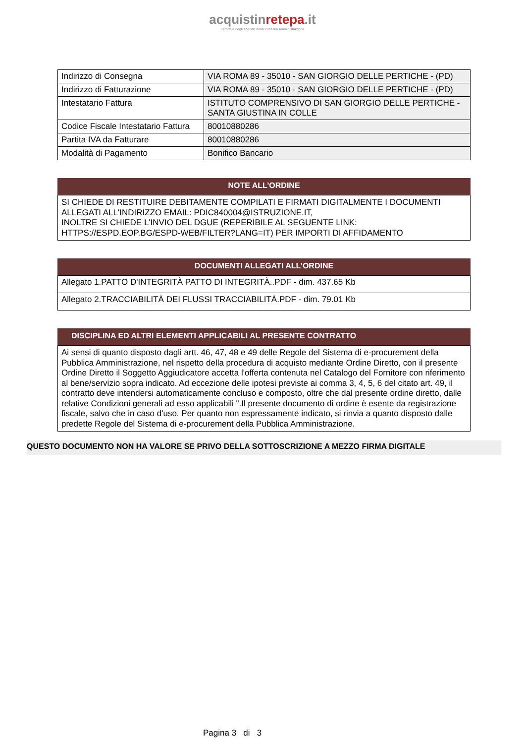acquistinretepa.it
Il Portale degli acquisti della Pubblica Amministrazione
| Indirizzo di Consegna | VIA ROMA 89 - 35010 - SAN GIORGIO DELLE PERTICHE - (PD) |
| Indirizzo di Fatturazione | VIA ROMA 89 - 35010 - SAN GIORGIO DELLE PERTICHE - (PD) |
| Intestatario Fattura | ISTITUTO COMPRENSIVO DI SAN GIORGIO DELLE PERTICHE - SANTA GIUSTINA IN COLLE |
| Codice Fiscale Intestatario Fattura | 80010880286 |
| Partita IVA da Fatturare | 80010880286 |
| Modalità di Pagamento | Bonifico Bancario |
NOTE ALL’ORDINE
SI CHIEDE DI RESTITUIRE DEBITAMENTE COMPILATI E FIRMATI DIGITALMENTE I DOCUMENTI ALLEGATI ALL'INDIRIZZO EMAIL: PDIC840004@ISTRUZIONE.IT,
INOLTRE SI CHIEDE L'INVIO DEL DGUE (REPERIBILE AL SEGUENTE LINK: HTTPS://ESPD.EOP.BG/ESPD-WEB/FILTER?LANG=IT) PER IMPORTI DI AFFIDAMENTO
DOCUMENTI ALLEGATI ALL’ORDINE
| Allegato 1.PATTO D'INTEGRITÀ PATTO DI INTEGRITÀ..PDF - dim. 437.65 Kb |
| Allegato 2.TRACCIABILITÀ DEI FLUSSI TRACCIABILITÀ.PDF - dim. 79.01 Kb |
DISCIPLINA ED ALTRI ELEMENTI APPLICABILI AL PRESENTE CONTRATTO
Ai sensi di quanto disposto dagli artt. 46, 47, 48 e 49 delle Regole del Sistema di e-procurement della Pubblica Amministrazione, nel rispetto della procedura di acquisto mediante Ordine Diretto, con il presente Ordine Diretto il Soggetto Aggiudicatore accetta l'offerta contenuta nel Catalogo del Fornitore con riferimento al bene/servizio sopra indicato. Ad eccezione delle ipotesi previste ai comma 3, 4, 5, 6 del citato art. 49, il contratto deve intendersi automaticamente concluso e composto, oltre che dal presente ordine diretto, dalle relative Condizioni generali ad esso applicabili ".Il presente documento di ordine è esente da registrazione fiscale, salvo che in caso d'uso. Per quanto non espressamente indicato, si rinvia a quanto disposto dalle predette Regole del Sistema di e-procurement della Pubblica Amministrazione.
QUESTO DOCUMENTO NON HA VALORE SE PRIVO DELLA SOTTOSCRIZIONE A MEZZO FIRMA DIGITALE
Pagina 3 di 3